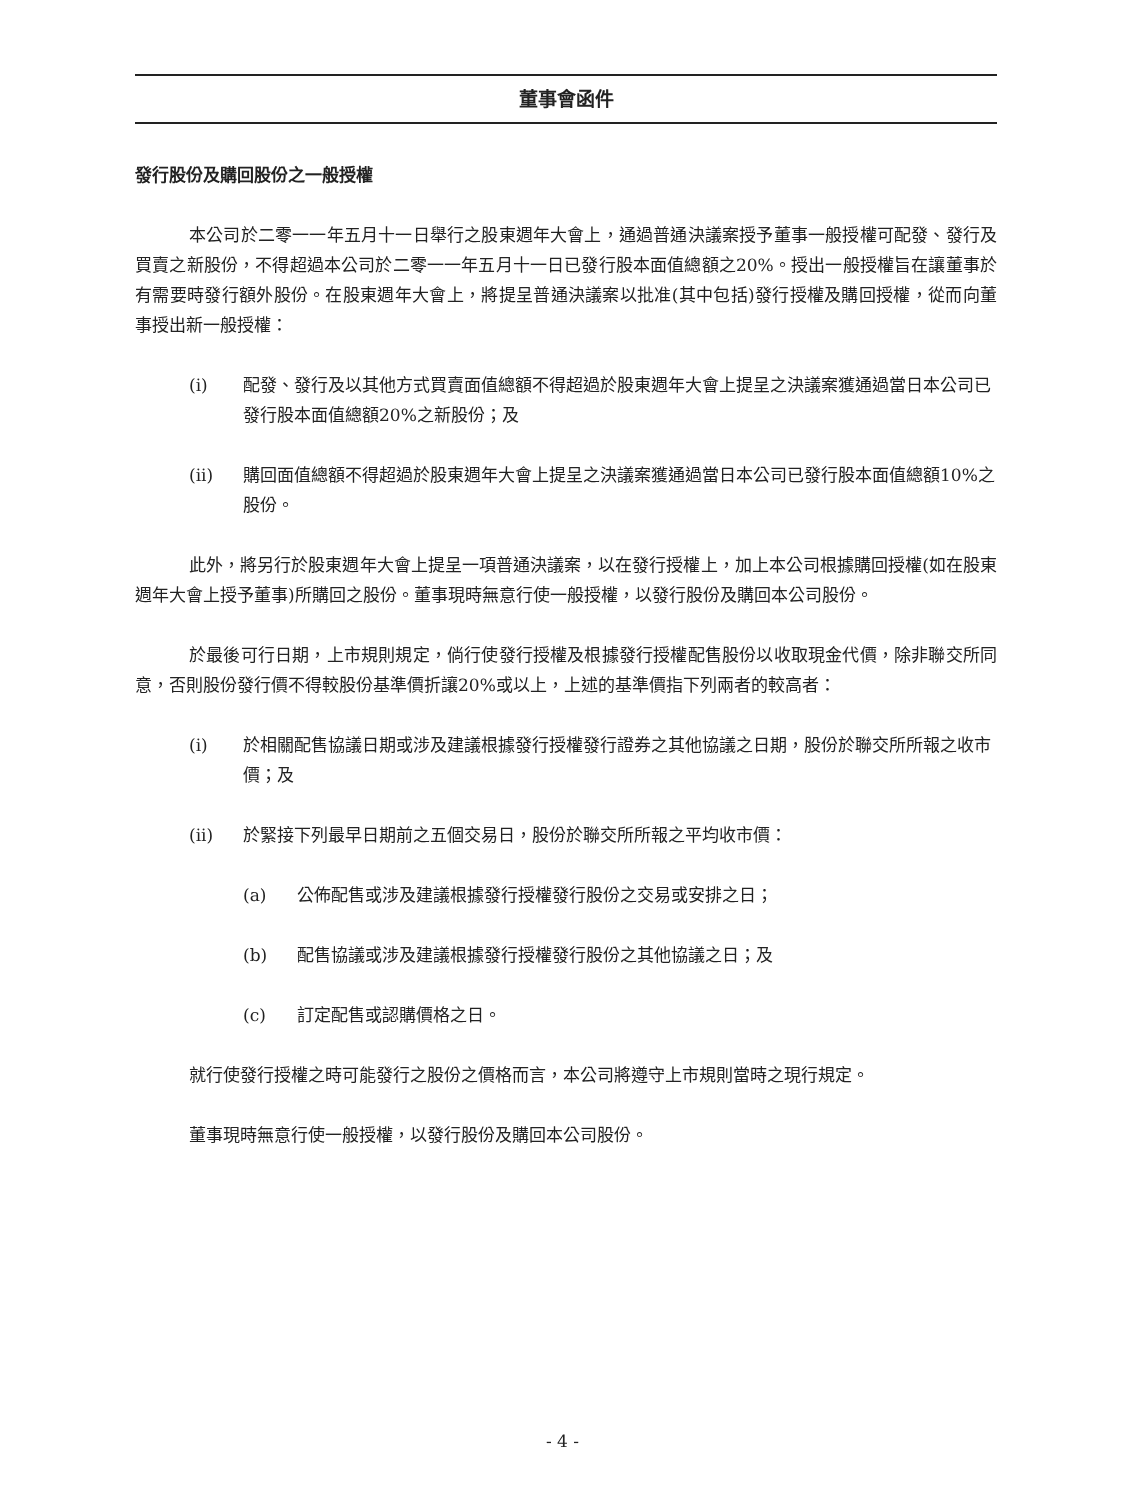董事會函件
發行股份及購回股份之一般授權
本公司於二零一一年五月十一日舉行之股東週年大會上，通過普通決議案授予董事一般授權可配發、發行及買賣之新股份，不得超過本公司於二零一一年五月十一日已發行股本面值總額之20%。授出一般授權旨在讓董事於有需要時發行額外股份。在股東週年大會上，將提呈普通決議案以批准(其中包括)發行授權及購回授權，從而向董事授出新一般授權：
(i) 配發、發行及以其他方式買賣面值總額不得超過於股東週年大會上提呈之決議案獲通過當日本公司已發行股本面值總額20%之新股份；及
(ii) 購回面值總額不得超過於股東週年大會上提呈之決議案獲通過當日本公司已發行股本面值總額10%之股份。
此外，將另行於股東週年大會上提呈一項普通決議案，以在發行授權上，加上本公司根據購回授權(如在股東週年大會上授予董事)所購回之股份。董事現時無意行使一般授權，以發行股份及購回本公司股份。
於最後可行日期，上市規則規定，倘行使發行授權及根據發行授權配售股份以收取現金代價，除非聯交所同意，否則股份發行價不得較股份基準價折讓20%或以上，上述的基準價指下列兩者的較高者：
(i) 於相關配售協議日期或涉及建議根據發行授權發行證券之其他協議之日期，股份於聯交所所報之收市價；及
(ii) 於緊接下列最早日期前之五個交易日，股份於聯交所所報之平均收市價：
(a) 公佈配售或涉及建議根據發行授權發行股份之交易或安排之日；
(b) 配售協議或涉及建議根據發行授權發行股份之其他協議之日；及
(c) 訂定配售或認購價格之日。
就行使發行授權之時可能發行之股份之價格而言，本公司將遵守上市規則當時之現行規定。
董事現時無意行使一般授權，以發行股份及購回本公司股份。
- 4 -